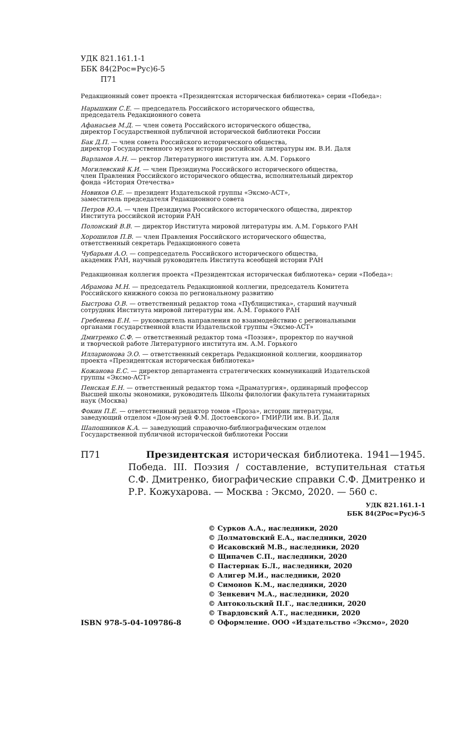УДК 821.161.1-1
ББК 84(2Рос=Рус)6-5
П71
Редакционный совет проекта «Президентская историческая библиотека» серии «Победа»:
Нарышкин С.Е. — председатель Российского исторического общества,
председатель Редакционного совета
Афанасьев М.Д. — член совета Российского исторического общества,
директор Государственной публичной исторической библиотеки России
Бак Д.П. — член совета Российского исторического общества,
директор Государственного музея истории российской литературы им. В.И. Даля
Варламов А.Н. — ректор Литературного института им. А.М. Горького
Могилевский К.И. — член Президиума Российского исторического общества,
член Правления Российского исторического общества, исполнительный директор
фонда «История Отечества»
Новиков О.Е. — президент Издательской группы «Эксмо-АСТ»,
заместитель председателя Редакционного совета
Петров Ю.А. — член Президиума Российского исторического общества, директор
Института российской истории РАН
Полонский В.В. — директор Института мировой литературы им. А.М. Горького РАН
Хорошилов П.В. — член Правления Российского исторического общества,
ответственный секретарь Редакционного совета
Чубарьян А.О. — сопредседатель Российского исторического общества,
академик РАН, научный руководитель Института всеобщей истории РАН
Редакционная коллегия проекта «Президентская историческая библиотека» серии «Победа»:
Абрамова М.Н. — председатель Редакционной коллегии, председатель Комитета
Российского книжного союза по региональному развитию
Быстрова О.В. — ответственный редактор тома «Публицистика», старший научный
сотрудник Института мировой литературы им. А.М. Горького РАН
Гребенева Е.Н. — руководитель направления по взаимодействию с региональными
органами государственной власти Издательской группы «Эксмо-АСТ»
Дмитренко С.Ф. — ответственный редактор тома «Поэзия», проректор по научной
и творческой работе Литературного института им. А.М. Горького
Илларионова Э.О. — ответственный секретарь Редакционной коллегии, координатор
проекта «Президентская историческая библиотека»
Кожанова Е.С. — директор департамента стратегических коммуникаций Издательской
группы «Эксмо-АСТ»
Пенская Е.Н. — ответственный редактор тома «Драматургия», ординарный профессор
Высшей школы экономики, руководитель Школы филологии факультета гуманитарных
наук (Москва)
Фокин П.Е. — ответственный редактор томов «Проза», историк литературы,
заведующий отделом «Дом-музей Ф.М. Достоевского» ГМИРЛИ им. В.И. Даля
Шапошников К.А. — заведующий справочно-библиографическим отделом
Государственной публичной исторической библиотеки России
П71 Президентская историческая библиотека. 1941—1945. Победа. III. Поэзия / составление, вступительная статья С.Ф. Дмитренко, биографические справки С.Ф. Дмитренко и Р.Р. Кожухарова. — Москва : Эксмо, 2020. — 560 с.
УДК 821.161.1-1
ББК 84(2Рос=Рус)6-5
ISBN 978-5-04-109786-8 © Сурков А.А., наследники, 2020
© Долматовский Е.А., наследники, 2020
© Исаковский М.В., наследники, 2020
© Щипачев С.П., наследники, 2020
© Пастернак Б.Л., наследники, 2020
© Алигер М.И., наследники, 2020
© Симонов К.М., наследники, 2020
© Зенкевич М.А., наследники, 2020
© Антокольский П.Г., наследники, 2020
© Твардовский А.Т., наследники, 2020
© Оформление. ООО «Издательство «Эксмо», 2020